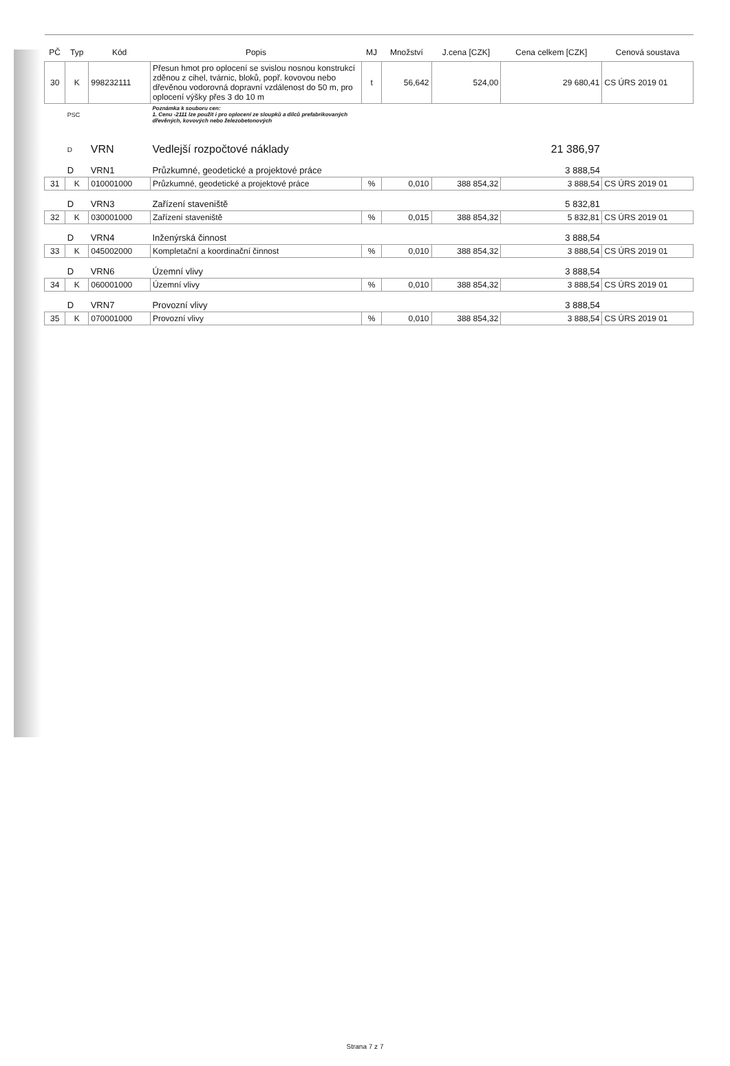| PČ | Typ | Kód | Popis | MJ | Množství | J.cena [CZK] | Cena celkem [CZK] | Cenová soustava |
| --- | --- | --- | --- | --- | --- | --- | --- | --- |
| 30 | K | 998232111 | Přesun hmot pro oplocení se svislou nosnou konstrukcí zděnou z cihel, tvárnic, bloků, popř. kovovou nebo dřevěnou vodorovná dopravní vzdálenost do 50 m, pro oplocení výšky přes 3 do 10 m | t | 56,642 | 524,00 | 29 680,41 | CS ÚRS 2019 01 |
| | PSC | | Poznámka k souboru cen: 1. Cenu -2111 lze použít i pro oplocení ze sloupků a dílců prefabrikovaných dřevěných, kovových nebo železobetonových | | | | | |
| | D | VRN | Vedlejší rozpočtové náklady | | | | 21 386,97 | |
| | D | VRN1 | Průzkumné, geodetické a projektové práce | | | | 3 888,54 | |
| 31 | K | 010001000 | Průzkumné, geodetické a projektové práce | % | 0,010 | 388 854,32 | 3 888,54 | CS ÚRS 2019 01 |
| | D | VRN3 | Zařízení staveniště | | | | 5 832,81 | |
| 32 | K | 030001000 | Zařízení staveniště | % | 0,015 | 388 854,32 | 5 832,81 | CS ÚRS 2019 01 |
| | D | VRN4 | Inženýrská činnost | | | | 3 888,54 | |
| 33 | K | 045002000 | Kompletační a koordinační činnost | % | 0,010 | 388 854,32 | 3 888,54 | CS ÚRS 2019 01 |
| | D | VRN6 | Územní vlivy | | | | 3 888,54 | |
| 34 | K | 060001000 | Územní vlivy | % | 0,010 | 388 854,32 | 3 888,54 | CS ÚRS 2019 01 |
| | D | VRN7 | Provozní vlivy | | | | 3 888,54 | |
| 35 | K | 070001000 | Provozní vlivy | % | 0,010 | 388 854,32 | 3 888,54 | CS ÚRS 2019 01 |
Strana 7 z 7